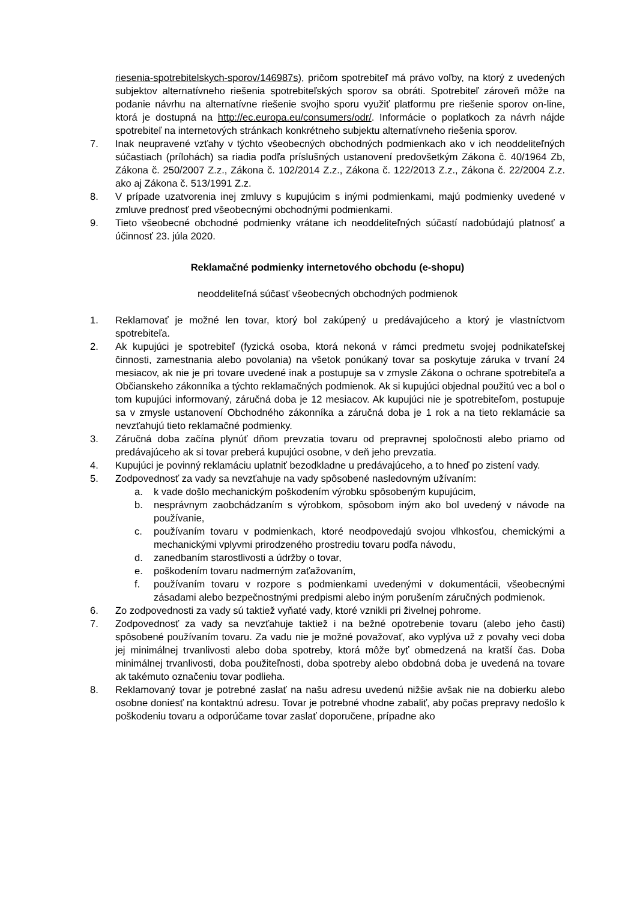riesenia-spotrebitelskych-sporov/146987s), pričom spotrebiteľ má právo voľby, na ktorý z uvedených subjektov alternatívneho riešenia spotrebiteľských sporov sa obráti. Spotrebiteľ zároveň môže na podanie návrhu na alternatívne riešenie svojho sporu využiť platformu pre riešenie sporov on-line, ktorá je dostupná na http://ec.europa.eu/consumers/odr/. Informácie o poplatkoch za návrh nájde spotrebiteľ na internetových stránkach konkrétneho subjektu alternatívneho riešenia sporov.
7. Inak neupravené vzťahy v týchto všeobecných obchodných podmienkach ako v ich neoddeliteľných súčastiach (prílohách) sa riadia podľa príslušných ustanovení predovšetkým Zákona č. 40/1964 Zb, Zákona č. 250/2007 Z.z., Zákona č. 102/2014 Z.z., Zákona č. 122/2013 Z.z., Zákona č. 22/2004 Z.z. ako aj Zákona č. 513/1991 Z.z.
8. V prípade uzatvorenia inej zmluvy s kupujúcim s inými podmienkami, majú podmienky uvedené v zmluve prednosť pred všeobecnými obchodnými podmienkami.
9. Tieto všeobecné obchodné podmienky vrátane ich neoddeliteľných súčastí nadobúdajú platnosť a účinnosť 23. júla 2020.
Reklamačné podmienky internetového obchodu (e-shopu)
neoddeliteľná súčasť všeobecných obchodných podmienok
1. Reklamovať je možné len tovar, ktorý bol zakúpený u predávajúceho a ktorý je vlastníctvom spotrebiteľa.
2. Ak kupujúci je spotrebiteľ (fyzická osoba, ktorá nekoná v rámci predmetu svojej podnikateľskej činnosti, zamestnania alebo povolania) na všetok ponúkaný tovar sa poskytuje záruka v trvaní 24 mesiacov, ak nie je pri tovare uvedené inak a postupuje sa v zmysle Zákona o ochrane spotrebiteľa a Občianskeho zákonníka a týchto reklamačných podmienok. Ak si kupujúci objednal použitú vec a bol o tom kupujúci informovaný, záručná doba je 12 mesiacov. Ak kupujúci nie je spotrebiteľom, postupuje sa v zmysle ustanovení Obchodného zákonníka a záručná doba je 1 rok a na tieto reklamácie sa nevzťahujú tieto reklamačné podmienky.
3. Záručná doba začína plynúť dňom prevzatia tovaru od prepravnej spoločnosti alebo priamo od predávajúceho ak si tovar preberá kupujúci osobne, v deň jeho prevzatia.
4. Kupujúci je povinný reklamáciu uplatniť bezodkladne u predávajúceho, a to hneď po zistení vady.
5. Zodpovednosť za vady sa nevzťahuje na vady spôsobené nasledovným užívaním:
a. k vade došlo mechanickým poškodením výrobku spôsobeným kupujúcim,
b. nesprávnym zaobchádzaním s výrobkom, spôsobom iným ako bol uvedený v návode na používanie,
c. používaním tovaru v podmienkach, ktoré neodpovedajú svojou vlhkosťou, chemickými a mechanickými vplyvmi prirodzeného prostrediu tovaru podľa návodu,
d. zanedbaním starostlivosti a údržby o tovar,
e. poškodením tovaru nadmerným zaťažovaním,
f. používaním tovaru v rozpore s podmienkami uvedenými v dokumentácii, všeobecnými zásadami alebo bezpečnostnými predpismi alebo iným porušením záručných podmienok.
6. Zo zodpovednosti za vady sú taktiež vyňaté vady, ktoré vznikli pri živelnej pohrome.
7. Zodpovednosť za vady sa nevzťahuje taktiež i na bežné opotrebenie tovaru (alebo jeho časti) spôsobené používaním tovaru. Za vadu nie je možné považovať, ako vyplýva už z povahy veci doba jej minimálnej trvanlivosti alebo doba spotreby, ktorá môže byť obmedzená na kratší čas. Doba minimálnej trvanlivosti, doba použiteľnosti, doba spotreby alebo obdobná doba je uvedená na tovare ak takémuto označeniu tovar podlieha.
8. Reklamovaný tovar je potrebné zaslať na našu adresu uvedenú nižšie avšak nie na dobierku alebo osobne doniesť na kontaktnú adresu. Tovar je potrebné vhodne zabaliť, aby počas prepravy nedošlo k poškodeniu tovaru a odporúčame tovar zaslať doporučene, prípadne ako